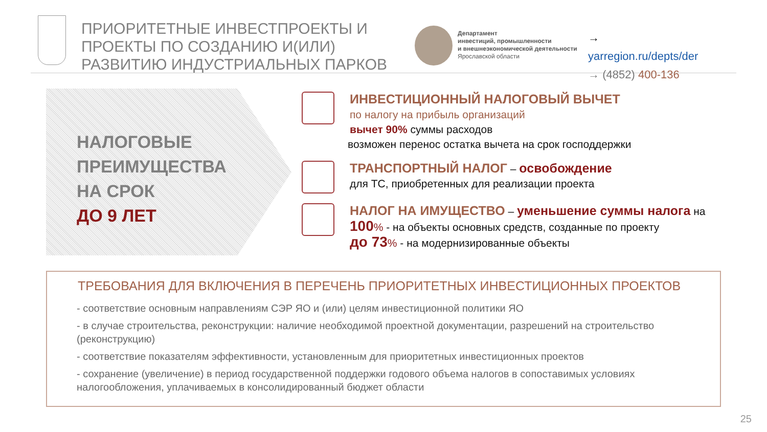ПРИОРИТЕТНЫЕ ИНВЕСТПРОЕКТЫ И ПРОЕКТЫ ПО СОЗДАНИЮ И(ИЛИ) РАЗВИТИЮ ИНДУСТРИАЛЬНЫХ ПАРКОВ
Департамент
инвестиций, промышленности
и внешнеэкономической деятельности
Ярославской области
→ yarregion.ru/depts/der
→ (4852) 400-136
НАЛОГОВЫЕ
ПРЕИМУЩЕСТВА
НА СРОК
ДО 9 ЛЕТ
ИНВЕСТИЦИОННЫЙ НАЛОГОВЫЙ ВЫЧЕТ
по налогу на прибыль организаций
вычет 90% суммы расходов
возможен перенос остатка вычета на срок господдержки
ТРАНСПОРТНЫЙ НАЛОГ – освобождение
для ТС, приобретенных для реализации проекта
НАЛОГ НА ИМУЩЕСТВО – уменьшение суммы налога на
100% - на объекты основных средств, созданные по проекту
до 73% - на модернизированные объекты
ТРЕБОВАНИЯ ДЛЯ ВКЛЮЧЕНИЯ В ПЕРЕЧЕНЬ ПРИОРИТЕТНЫХ ИНВЕСТИЦИОННЫХ ПРОЕКТОВ
- соответствие основным направлениям СЭР ЯО и (или) целям инвестиционной политики ЯО
- в случае строительства, реконструкции: наличие необходимой проектной документации, разрешений на строительство (реконструкцию)
- соответствие показателям эффективности, установленным для приоритетных инвестиционных проектов
- сохранение (увеличение) в период государственной поддержки годового объема налогов в сопоставимых условиях налогообложения, уплачиваемых в консолидированный бюджет области
25